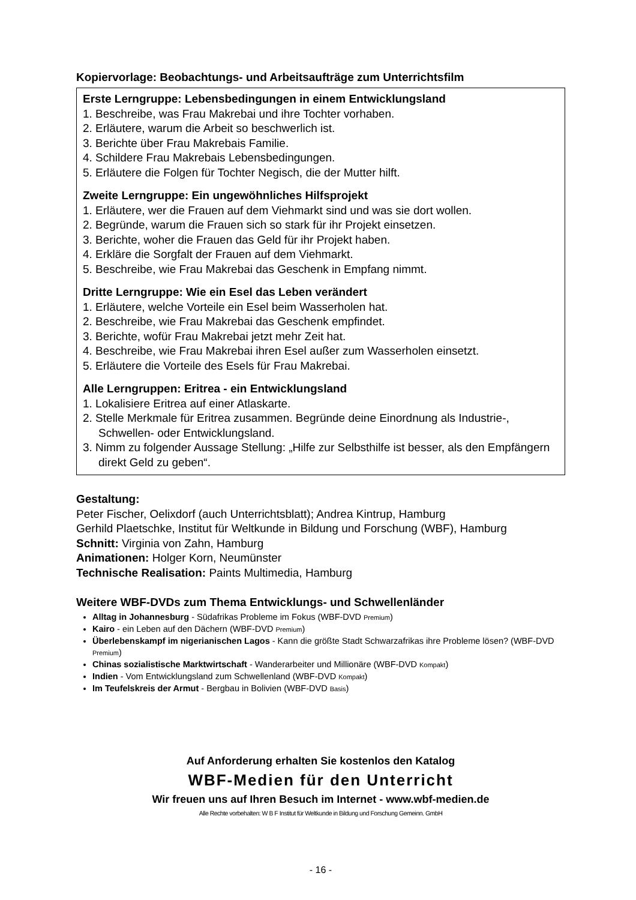Kopiervorlage: Beobachtungs- und Arbeitsaufträge zum Unterrichtsfilm
Erste Lerngruppe: Lebensbedingungen in einem Entwicklungsland
1. Beschreibe, was Frau Makrebai und ihre Tochter vorhaben.
2. Erläutere, warum die Arbeit so beschwerlich ist.
3. Berichte über Frau Makrebais Familie.
4. Schildere Frau Makrebais Lebensbedingungen.
5. Erläutere die Folgen für Tochter Negisch, die der Mutter hilft.
Zweite Lerngruppe: Ein ungewöhnliches Hilfsprojekt
1. Erläutere, wer die Frauen auf dem Viehmarkt sind und was sie dort wollen.
2. Begründe, warum die Frauen sich so stark für ihr Projekt einsetzen.
3. Berichte, woher die Frauen das Geld für ihr Projekt haben.
4. Erkläre die Sorgfalt der Frauen auf dem Viehmarkt.
5. Beschreibe, wie Frau Makrebai das Geschenk in Empfang nimmt.
Dritte Lerngruppe: Wie ein Esel das Leben verändert
1. Erläutere, welche Vorteile ein Esel beim Wasserholen hat.
2. Beschreibe, wie Frau Makrebai das Geschenk empfindet.
3. Berichte, wofür Frau Makrebai jetzt mehr Zeit hat.
4. Beschreibe, wie Frau Makrebai ihren Esel außer zum Wasserholen einsetzt.
5. Erläutere die Vorteile des Esels für Frau Makrebai.
Alle Lerngruppen: Eritrea - ein Entwicklungsland
1. Lokalisiere Eritrea auf einer Atlaskarte.
2. Stelle Merkmale für Eritrea zusammen. Begründe deine Einordnung als Industrie-, Schwellen- oder Entwicklungsland.
3. Nimm zu folgender Aussage Stellung: „Hilfe zur Selbsthilfe ist besser, als den Empfängern direkt Geld zu geben“.
Gestaltung:
Peter Fischer, Oelixdorf (auch Unterrichtsblatt); Andrea Kintrup, Hamburg
Gerhild Plaetschke, Institut für Weltkunde in Bildung und Forschung (WBF), Hamburg
Schnitt: Virginia von Zahn, Hamburg
Animationen: Holger Korn, Neumünster
Technische Realisation: Paints Multimedia, Hamburg
Weitere WBF-DVDs zum Thema Entwicklungs- und Schwellenländer
Alltag in Johannesburg - Südafrikas Probleme im Fokus (WBF-DVD Premium)
Kairo - ein Leben auf den Dächern (WBF-DVD Premium)
Überlebenskampf im nigerianischen Lagos - Kann die größte Stadt Schwarzafrikas ihre Probleme lösen? (WBF-DVD Premium)
Chinas sozialistische Marktwirtschaft - Wanderarbeiter und Millionäre (WBF-DVD Kompakt)
Indien - Vom Entwicklungsland zum Schwellenland (WBF-DVD Kompakt)
Im Teufelskreis der Armut - Bergbau in Bolivien (WBF-DVD Basis)
Auf Anforderung erhalten Sie kostenlos den Katalog
WBF-Medien für den Unterricht
Wir freuen uns auf Ihren Besuch im Internet - www.wbf-medien.de
Alle Rechte vorbehalten: W B F Institut für Weltkunde in Bildung und Forschung Gemeinn. GmbH
- 16 -